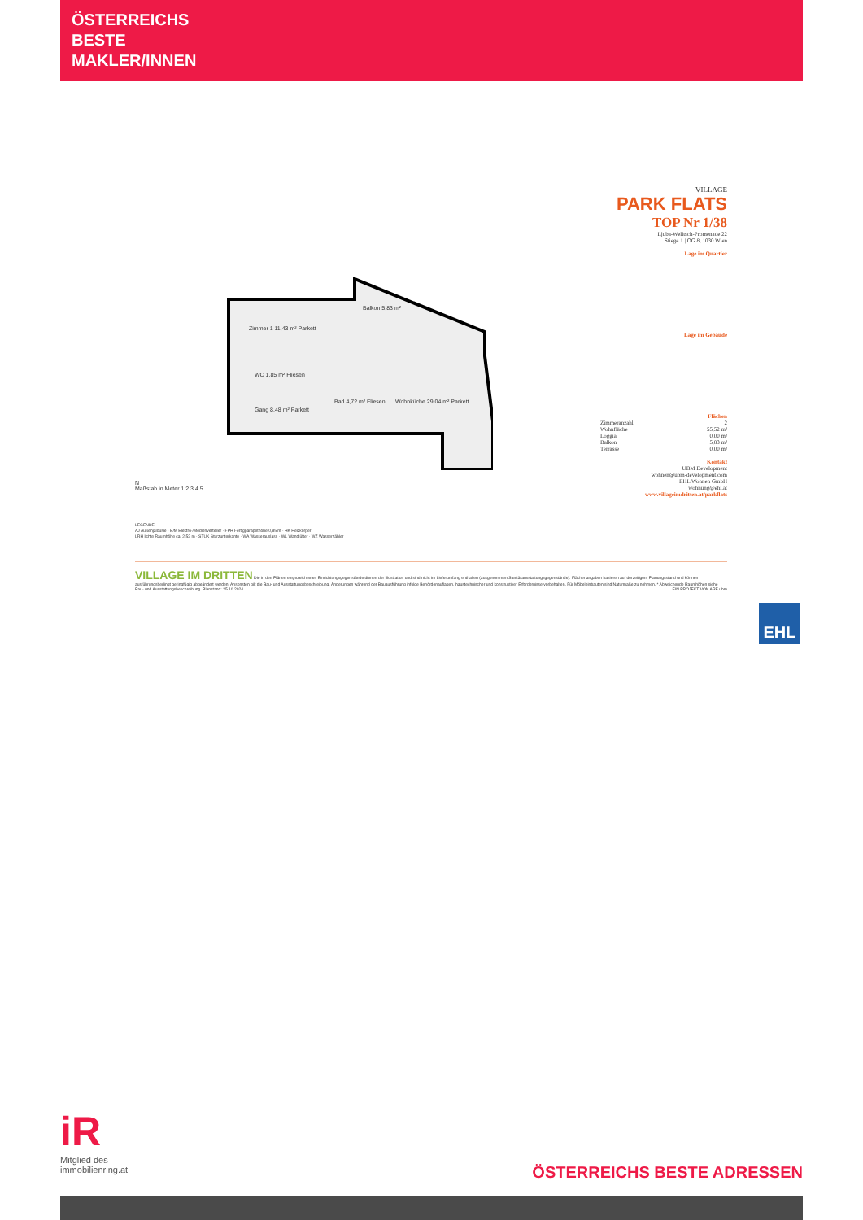ÖSTERREICHS
BESTE
MAKLER/INNEN
Balkon 5,83 m²
Zimmer 1 11,43 m² Parkett
WC 1,85 m² Fliesen
Gang 8,48 m² Parkett
Bad 4,72 m² Fliesen Wohnküche 29,04 m² Parkett
N
Maßstab in Meter 1 2 3 4 5
LEGENDE
AJ Außenjalousie · E/M Elektro-/Medienverteiler · FPH Fertigparapethöhe 0,85 m · HK Heizkörper
LRH lichte Raumhöhe ca. 2,52 m · STUK Sturzunterkante · WA Wasserauslass · WL Wandlüfter · WZ Wasserzähler
VILLAGE
PARK FLATS
TOP Nr 1/38
Ljuba-Welitsch-Promenade 22
Stiege 1 | OG 8, 1030 Wien
Lage im Quartier
Lage im Gebäude
Flächen
| Zimmeranzahl | 2 |
| Wohnfläche | 55,52 m² |
| Loggia | 0,00 m² |
| Balkon | 5,83 m² |
| Terrasse | 0,00 m² |
Kontakt
UBM Development
wohnen@ubm-development.com
EHL Wohnen GmbH
wohnung@ehl.at
www.villageimdritten.at/parkflats
VILLAGE IM DRITTEN Die in den Plänen eingezeichneten Einrichtungsgegenstände dienen der Illustration und sind nicht im Lieferumfang enthalten (ausgenommen Sanitärausstattungsgegenstände). Flächenangaben basieren auf derzeitigem Planungsstand und können ausführungsbedingt geringfügig abgeändert werden. Ansonsten gilt die Bau- und Ausstattungsbeschreibung. Änderungen während der Bauausführung infolge Behördenauflagen, haustechnischer und konstruktiver Erfordernisse vorbehalten. Für Möbeleinbauten sind Naturmaße zu nehmen. * Abweichende Raumhöhen siehe Bau- und Ausstattungsbeschreibung. Planstand: 25.10.2024 EIN PROJEKT VON ARE ubm
EHL
iR
Mitglied des
immobilienring.at
ÖSTERREICHS BESTE ADRESSEN